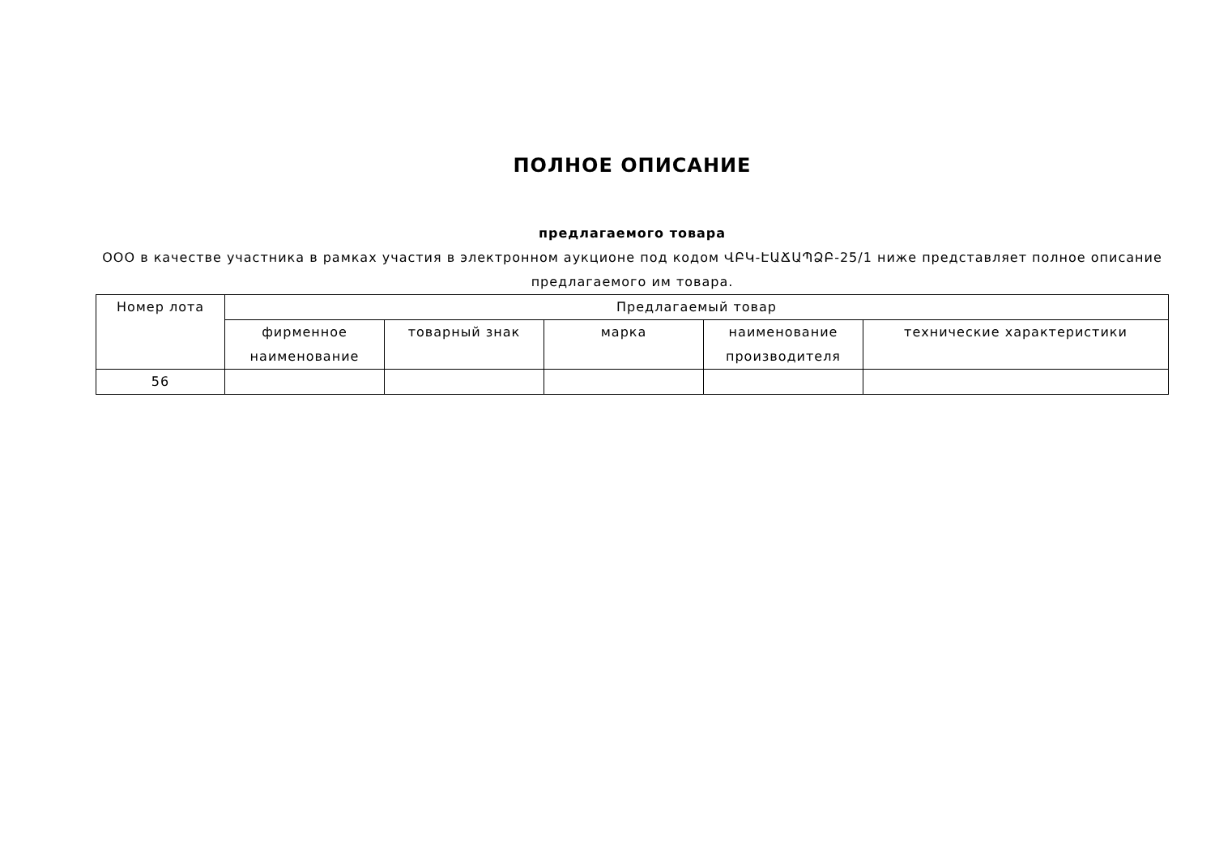ПОЛНОЕ ОПИСАНИЕ
предлагаемого товара
ООО в качестве участника в рамках участия в электронном аукционе под кодом ՎԲԿ-ԷԱՃԱՊՁԲ-25/1 ниже представляет полное описание предлагаемого им товара.
| Номер лота | Предлагаемый товар | | | | |
| --- | --- | --- | --- | --- | --- |
| | фирменное наименование | товарный знак | марка | наименование производителя | технические характеристики |
| 56 | | | | | |